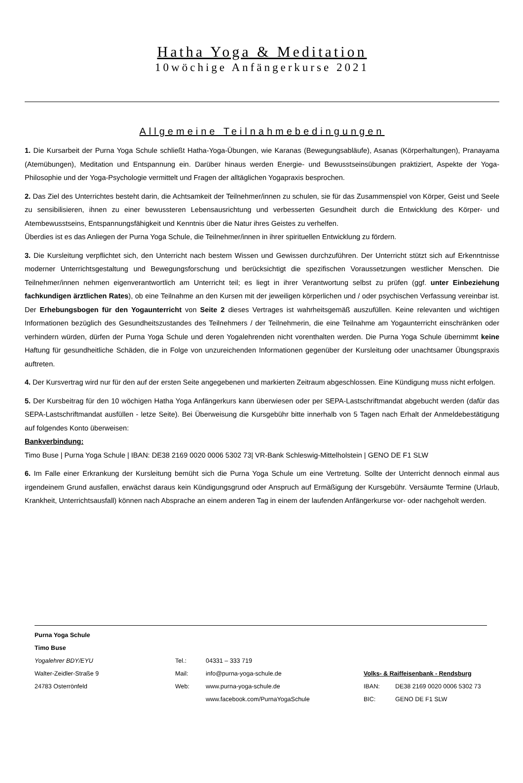Hatha Yoga & Meditation
10wöchige Anfängerkurse 2021
Allgemeine Teilnahmebedingungen
1. Die Kursarbeit der Purna Yoga Schule schließt Hatha-Yoga-Übungen, wie Karanas (Bewegungsabläufe), Asanas (Körperhaltungen), Pranayama (Atemübungen), Meditation und Entspannung ein. Darüber hinaus werden Energie- und Bewusstseinsübungen praktiziert, Aspekte der Yoga-Philosophie und der Yoga-Psychologie vermittelt und Fragen der alltäglichen Yogapraxis besprochen.
2. Das Ziel des Unterrichtes besteht darin, die Achtsamkeit der Teilnehmer/innen zu schulen, sie für das Zusammenspiel von Körper, Geist und Seele zu sensibilisieren, ihnen zu einer bewussteren Lebensausrichtung und verbesserten Gesundheit durch die Entwicklung des Körper- und Atembewusstseins, Entspannungsfähigkeit und Kenntnis über die Natur ihres Geistes zu verhelfen.
Überdies ist es das Anliegen der Purna Yoga Schule, die Teilnehmer/innen in ihrer spirituellen Entwicklung zu fördern.
3. Die Kursleitung verpflichtet sich, den Unterricht nach bestem Wissen und Gewissen durchzuführen. Der Unterricht stützt sich auf Erkenntnisse moderner Unterrichtsgestaltung und Bewegungsforschung und berücksichtigt die spezifischen Voraussetzungen westlicher Menschen. Die Teilnehmer/innen nehmen eigenverantwortlich am Unterricht teil; es liegt in ihrer Verantwortung selbst zu prüfen (ggf. unter Einbeziehung fachkundigen ärztlichen Rates), ob eine Teilnahme an den Kursen mit der jeweiligen körperlichen und / oder psychischen Verfassung vereinbar ist. Der Erhebungsbogen für den Yogaunterricht von Seite 2 dieses Vertrages ist wahrheitsgemäß auszufüllen. Keine relevanten und wichtigen Informationen bezüglich des Gesundheitszustandes des Teilnehmers / der Teilnehmerin, die eine Teilnahme am Yogaunterricht einschränken oder verhindern würden, dürfen der Purna Yoga Schule und deren Yogalehrenden nicht vorenthalten werden. Die Purna Yoga Schule übernimmt keine Haftung für gesundheitliche Schäden, die in Folge von unzureichenden Informationen gegenüber der Kursleitung oder unachtsamer Übungspraxis auftreten.
4. Der Kursvertrag wird nur für den auf der ersten Seite angegebenen und markierten Zeitraum abgeschlossen. Eine Kündigung muss nicht erfolgen.
5. Der Kursbeitrag für den 10 wöchigen Hatha Yoga Anfängerkurs kann überwiesen oder per SEPA-Lastschriftmandat abgebucht werden (dafür das SEPA-Lastschriftmandat ausfüllen - letze Seite). Bei Überweisung die Kursgebühr bitte innerhalb von 5 Tagen nach Erhalt der Anmeldebestätigung auf folgendes Konto überweisen:
Bankverbindung:
Timo Buse | Purna Yoga Schule | IBAN: DE38 2169 0020 0006 5302 73| VR-Bank Schleswig-Mittelholstein | GENO DE F1 SLW
6. Im Falle einer Erkrankung der Kursleitung bemüht sich die Purna Yoga Schule um eine Vertretung. Sollte der Unterricht dennoch einmal aus irgendeinem Grund ausfallen, erwächst daraus kein Kündigungsgrund oder Anspruch auf Ermäßigung der Kursgebühr. Versäumte Termine (Urlaub, Krankheit, Unterrichtsausfall) können nach Absprache an einem anderen Tag in einem der laufenden Anfängerkurse vor- oder nachgeholt werden.
| Purna Yoga Schule | | | | |
| Timo Buse | | | | |
| Yogalehrer BDY/EYU | Tel.: | 04331 – 333 719 | | |
| Walter-Zeidler-Straße 9 | Mail: | info@purna-yoga-schule.de | Volks- & Raiffeisenbank - Rendsburg | |
| 24783 Osterrönfeld | Web: | www.purna-yoga-schule.de | IBAN: | DE38 2169 0020 0006 5302 73 |
| | | www.facebook.com/PurnaYogaSchule | BIC: | GENO DE F1 SLW |